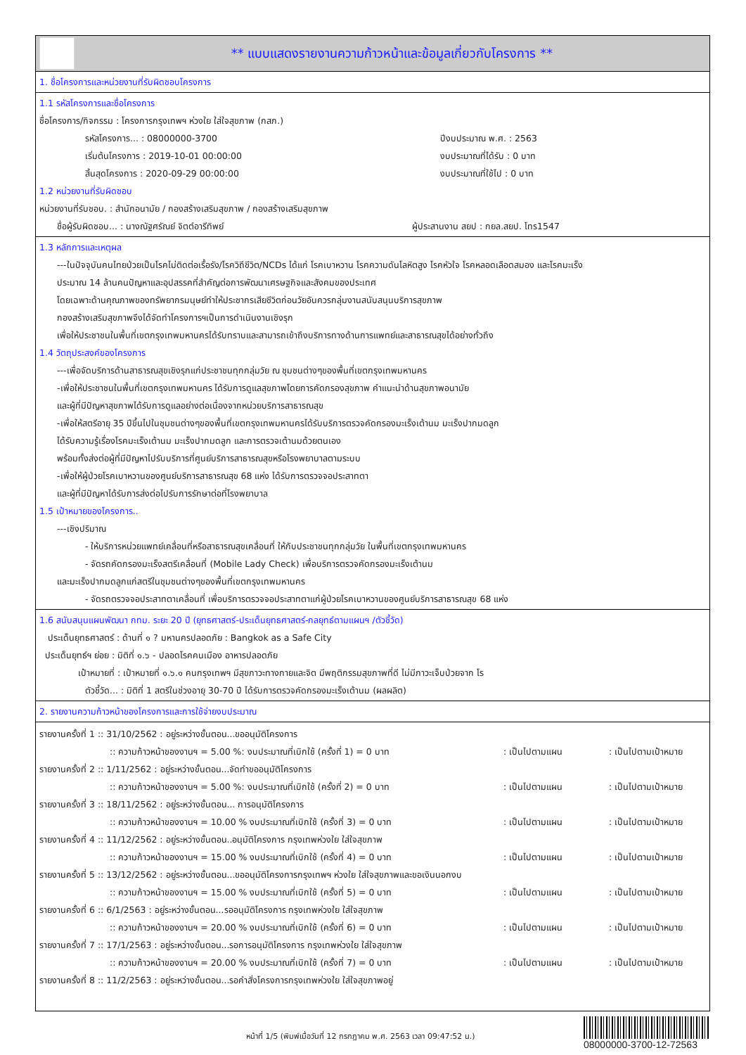** แบบแสดงรายงานความก้าวหน้าและข้อมูลเกี่ยวกับโครงการ **
1. ชื่อโครงการและหน่วยงานที่รับผิดชอบโครงการ
1.1 รหัสโครงการและชื่อโครงการ
ชื่อโครงการ/กิจกรรม : โครงการกรุงเทพฯ ห่วงใย ใส่ใจสุขภาพ (กสภ.)
รหัสโครงการ... : 08000000-3700 ปีงบประมาณ พ.ศ. : 2563
เริ่มต้นโครงการ : 2019-10-01 00:00:00 งบประมาณที่ได้รับ : 0 บาท
สิ้นสุดโครงการ : 2020-09-29 00:00:00 งบประมาณที่ใช้ไป : 0 บาท
1.2 หน่วยงานที่รับผิดชอบ
หน่วยงานที่รับชอบ. : สำนักอนามัย / กองสร้างเสริมสุขภาพ / กองสร้างเสริมสุขภาพ
ชื่อผู้รับผิดชอบ... : นางณัฐศรัณย์ จิตต์อารีทิพย์ ผู้ประสานงาน สยป : กยล.สยป. โทร1547
1.3 หลักการและเหตุผล
---ในปัจจุบันคนไทยป่วยเป็นโรคไม่ติดต่อเรื้อรัง/โรควิถีชีวิต/NCDs ได้แก่ โรคเบาหวาน โรคความดันโลหิตสูง โรคหัวใจ โรคหลอดเลือดสมอง และโรคมะเร็ง
ประมาณ 14 ล้านคนปัญหาและอุปสรรคที่สำคัญต่อการพัฒนาเศรษฐกิจและสังคมของประเทศ
โดยเฉพาะด้านคุณภาพของทรัพยากรมนุษย์ทำให้ประชากรเสียชีวิตก่อนวัยอันควรกลุ่มงานสนับสนุนบริการสุขภาพ
กองสร้างเสริมสุขภาพจึงได้จัดทำโครงการฯเป็นการดำเนินงานเชิงรุก
เพื่อให้ประชาชนในพื้นที่เขตกรุงเทพมหานครได้รับทราบและสามารถเข้าถึงบริการทางด้านการแพทย์และสาธารณสุขได้อย่างทั่วถึง
1.4 วัตถุประสงค์ของโครงการ
---เพื่อจัดบริการด้านสาธารณสุขเชิงรุกแก่ประชาชนทุกกลุ่มวัย ณ ชุมชนต่างๆของพื้นที่เขตกรุงเทพมหานคร
-เพื่อให้ประชาชนในพื้นที่เขตกรุงเทพมหานคร ได้รับการดูแลสุขภาพโดยการคัดกรองสุขภาพ คำแนะนำด้านสุขภาพอนามัย
และผู้ที่มีปัญหาสุขภาพได้รับการดูแลอย่างต่อเนื่องจากหน่วยบริการสาธารณสุข
-เพื่อให้สตรีอายุ 35 ปีขึ้นไปในชุมชนต่างๆของพื้นที่เขตกรุงเทพมหานครได้รับบริการตรวจคัดกรองมะเร็งเต้านม มะเร็งปากมดลูก
ได้รับความรู้เรื่องโรคมะเร็งเต้านม มะเร็งปากมดลูก และการตรวจเต้านมด้วยตนเอง
พร้อมทั้งส่งต่อผู้ที่มีปัญหาไปรับบริการที่ศูนย์บริการสาธารณสุขหรือโรงพยาบาลตามระบบ
-เพื่อให้ผู้ป่วยโรคเบาหวานของศูนย์บริการสาธารณสุข 68 แห่ง ได้รับการตรวจจอประสาทตา
และผู้ที่มีปัญหาได้รับการส่งต่อไปรับการรักษาต่อที่โรงพยาบาล
1.5 เป้าหมายของโครงการ..
---เชิงปริมาณ
- ให้บริการหน่วยแพทย์เคลื่อนที่หรือสาธารณสุขเคลื่อนที่ ให้กับประชาชนทุกกลุ่มวัย ในพื้นที่เขตกรุงเทพมหานคร
- จัดรถคัดกรองมะเร็งสตรีเคลื่อนที่ (Mobile Lady Check) เพื่อบริการตรวจคัดกรองมะเร็งเต้านม
และมะเร็งปากมดลูกแก่สตรีในชุมชนต่างๆของพื้นที่เขตกรุงเทพมหานคร
- จัดรถตรวจจอประสาทตาเคลื่อนที่ เพื่อบริการตรวจจอประสาทตาแก่ผู้ป่วยโรคเบาหวานของศูนย์บริการสาธารณสุข 68 แห่ง
1.6 สนับสนุนแผนพัฒนา กทม. ระยะ 20 ปี (ยุทธศาสตร์-ประเด็นยุทธศาสตร์-กลยุทธ์ตามแผนฯ /ตัวชี้วัด)
ประเด็นยุทธศาสตร์ : ด้านที่ ๑ ? มหานครปลอดภัย : Bangkok as a Safe City
ประเด็นยุทธ์ฯ ย่อย : มิติที่ ๑.๖ - ปลอดโรคคนเมือง อาหารปลอดภัย
เป้าหมายที่ : เป้าหมายที่ ๑.๖.๑ คนกรุงเทพฯ มีสุขภาวะทางกายและจิต มีพฤติกรรมสุขภาพที่ดี ไม่มีภาวะเจ็บป่วยจาก โร
ตัวชี้วัด... : มิติที่ 1 สตรีในช่วงอายุ 30-70 ปี ได้รับการตรวจคัดกรองมะเร็งเต้านม (ผลผลิต)
2. รายงานความก้าวหน้าของโครงการและการใช้จ่ายงบประมาณ
รายงานครั้งที่ 1 :: 31/10/2562 : อยู่ระหว่างขั้นตอน...ขออนุมัติโครงการ
:: ความก้าวหน้าของงานฯ = 5.00 %: งบประมาณที่เบิกใช้ (ครั้งที่ 1) = 0 บาท
: เป็นไปตามแผน
: เป็นไปตามเป้าหมาย
รายงานครั้งที่ 2 :: 1/11/2562 : อยู่ระหว่างขั้นตอน...จัดทำขออนุมัติโครงการ
:: ความก้าวหน้าของงานฯ = 5.00 %: งบประมาณที่เบิกใช้ (ครั้งที่ 2) = 0 บาท
: เป็นไปตามแผน
: เป็นไปตามเป้าหมาย
รายงานครั้งที่ 3 :: 18/11/2562 : อยู่ระหว่างขั้นตอน... การอนุมัติโครงการ
:: ความก้าวหน้าของงานฯ = 10.00 % งบประมาณที่เบิกใช้ (ครั้งที่ 3) = 0 บาท
: เป็นไปตามแผน
: เป็นไปตามเป้าหมาย
รายงานครั้งที่ 4 :: 11/12/2562 : อยู่ระหว่างขั้นตอน..อนุมัติโครงการ กรุงเทพห่วงใย ใส่ใจสุขภาพ
:: ความก้าวหน้าของงานฯ = 15.00 % งบประมาณที่เบิกใช้ (ครั้งที่ 4) = 0 บาท
: เป็นไปตามแผน
: เป็นไปตามเป้าหมาย
รายงานครั้งที่ 5 :: 13/12/2562 : อยู่ระหว่างขั้นตอน...ขออนุมัติโครงการกรุงเทพฯ ห่วงใย ใส่ใจสุขภาพและขอเงินนอกงบ
:: ความก้าวหน้าของงานฯ = 15.00 % งบประมาณที่เบิกใช้ (ครั้งที่ 5) = 0 บาท
: เป็นไปตามแผน
: เป็นไปตามเป้าหมาย
รายงานครั้งที่ 6 :: 6/1/2563 : อยู่ระหว่างขั้นตอน...รออนุมัติโครงการ กรุงเทพห่วงใย ใส่ใจสุขภาพ
:: ความก้าวหน้าของงานฯ = 20.00 % งบประมาณที่เบิกใช้ (ครั้งที่ 6) = 0 บาท
: เป็นไปตามแผน
: เป็นไปตามเป้าหมาย
รายงานครั้งที่ 7 :: 17/1/2563 : อยู่ระหว่างขั้นตอน...รอการอนุมัติโครงการ กรุงเทพห่วงใย ใส่ใจสุขภาพ
:: ความก้าวหน้าของงานฯ = 20.00 % งบประมาณที่เบิกใช้ (ครั้งที่ 7) = 0 บาท
: เป็นไปตามแผน
: เป็นไปตามเป้าหมาย
รายงานครั้งที่ 8 :: 11/2/2563 : อยู่ระหว่างขั้นตอน...รอคำสั่งโครงการกรุงเทพห่วงใย ใส่ใจสุขภาพอยู่
หน้าที่ 1/5 (พิมพ์เมื่อวันที่ 12 กรกฎาคม พ.ศ. 2563 เวลา 09:47:52 น.)
08000000-3700-12-72563